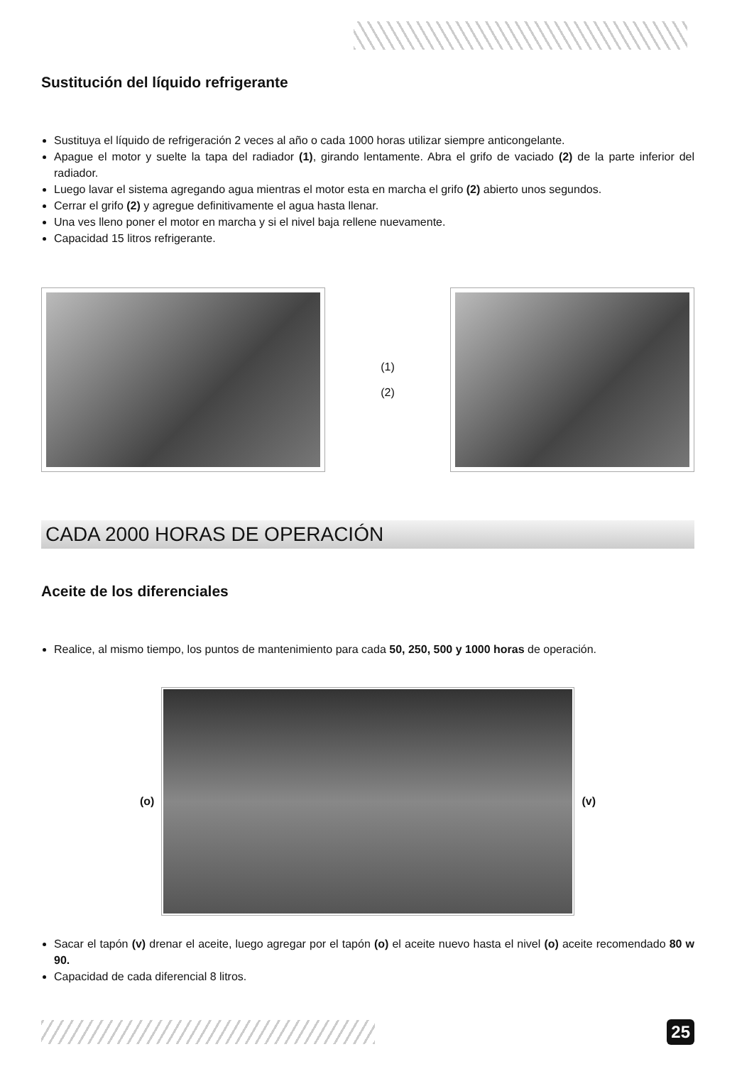Sustitución del líquido refrigerante
Sustituya el líquido de refrigeración 2 veces al año o cada 1000 horas utilizar siempre anticongelante.
Apague el motor y suelte la tapa del radiador (1), girando lentamente. Abra el grifo de vaciado (2) de la parte inferior del radiador.
Luego lavar el sistema agregando agua mientras el motor esta en marcha el grifo (2) abierto unos segundos.
Cerrar el grifo (2) y agregue definitivamente el agua hasta llenar.
Una ves lleno poner el motor en marcha y si el nivel baja rellene nuevamente.
Capacidad 15 litros refrigerante.
(1)
(2)
CADA 2000 HORAS DE OPERACIÓN
Aceite de los diferenciales
Realice, al mismo tiempo, los puntos de mantenimiento para cada 50, 250, 500 y 1000 horas de operación.
(o) (v)
Sacar el tapón (v) drenar el aceite, luego agregar por el tapón (o) el aceite nuevo hasta el nivel (o) aceite recomendado 80 w 90.
Capacidad de cada diferencial 8 litros.
25